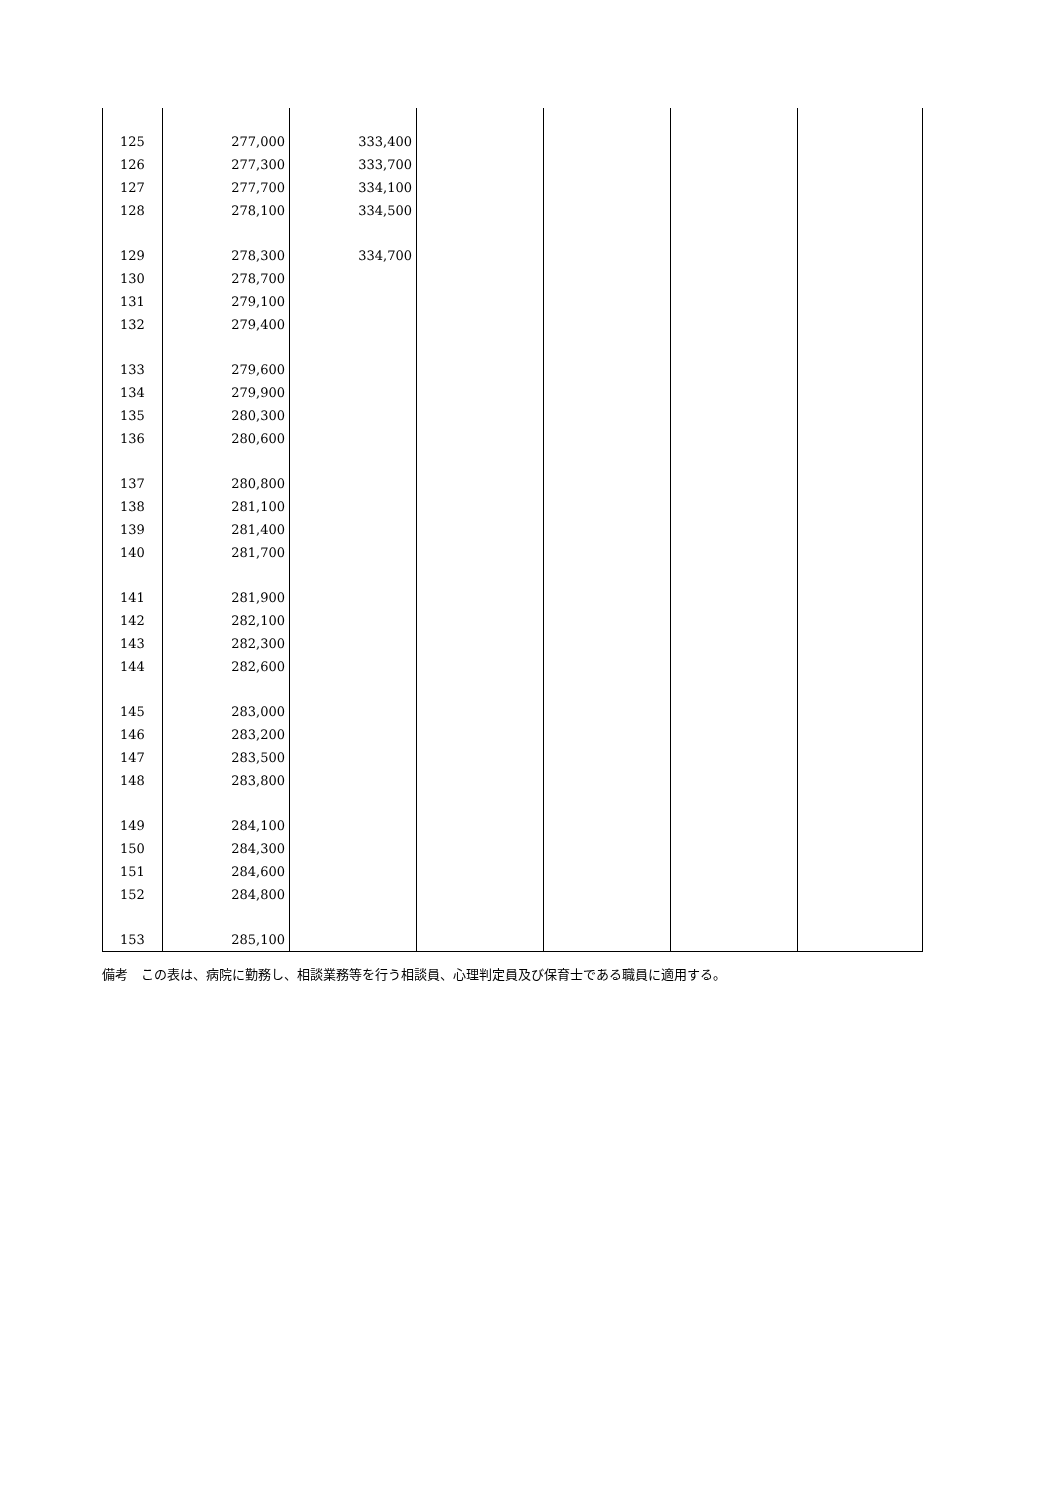| 125 | 277,000 | 333,400 | | | | |
| 126 | 277,300 | 333,700 | | | | |
| 127 | 277,700 | 334,100 | | | | |
| 128 | 278,100 | 334,500 | | | | |
| 129 | 278,300 | 334,700 | | | | |
| 130 | 278,700 | | | | | |
| 131 | 279,100 | | | | | |
| 132 | 279,400 | | | | | |
| 133 | 279,600 | | | | | |
| 134 | 279,900 | | | | | |
| 135 | 280,300 | | | | | |
| 136 | 280,600 | | | | | |
| 137 | 280,800 | | | | | |
| 138 | 281,100 | | | | | |
| 139 | 281,400 | | | | | |
| 140 | 281,700 | | | | | |
| 141 | 281,900 | | | | | |
| 142 | 282,100 | | | | | |
| 143 | 282,300 | | | | | |
| 144 | 282,600 | | | | | |
| 145 | 283,000 | | | | | |
| 146 | 283,200 | | | | | |
| 147 | 283,500 | | | | | |
| 148 | 283,800 | | | | | |
| 149 | 284,100 | | | | | |
| 150 | 284,300 | | | | | |
| 151 | 284,600 | | | | | |
| 152 | 284,800 | | | | | |
| 153 | 285,100 | | | | | |
備考　この表は、病院に勤務し、相談業務等を行う相談員、心理判定員及び保育士である職員に適用する。